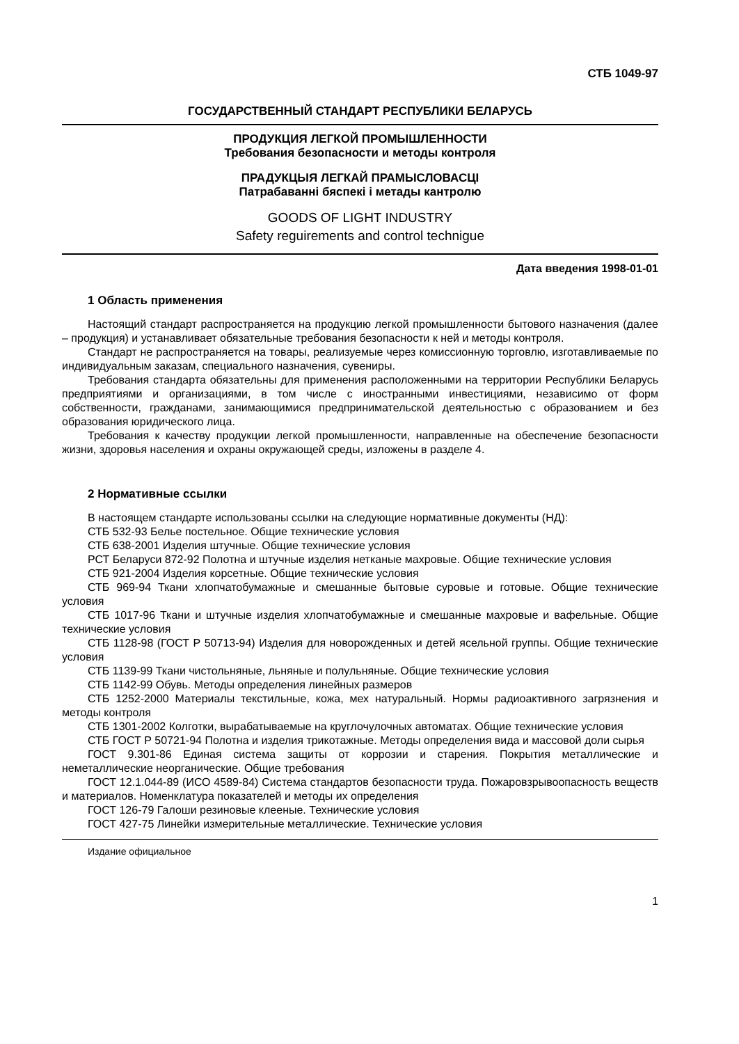СТБ 1049-97
ГОСУДАРСТВЕННЫЙ СТАНДАРТ РЕСПУБЛИКИ БЕЛАРУСЬ
ПРОДУКЦИЯ ЛЕГКОЙ ПРОМЫШЛЕННОСТИ
Требования безопасности и методы контроля
ПРАДУКЦЫЯ ЛЕГКАЙ ПРАМЫСЛОВАСЦІ
Патрабаванні бяспекі і метады кантролю
GOODS OF LIGHT INDUSTRY
Safety reguirements and control technigue
Дата введения 1998-01-01
1 Область применения
Настоящий стандарт распространяется на продукцию легкой промышленности бытового назначения (далее – продукция) и устанавливает обязательные требования безопасности к ней и методы контроля.
Стандарт не распространяется на товары, реализуемые через комиссионную торговлю, изготавливаемые по индивидуальным заказам, специального назначения, сувениры.
Требования стандарта обязательны для применения расположенными на территории Республики Беларусь предприятиями и организациями, в том числе с иностранными инвестициями, независимо от форм собственности, гражданами, занимающимися предпринимательской деятельностью с образованием и без образования юридического лица.
Требования к качеству продукции легкой промышленности, направленные на обеспечение безопасности жизни, здоровья населения и охраны окружающей среды, изложены в разделе 4.
2 Нормативные ссылки
В настоящем стандарте использованы ссылки на следующие нормативные документы (НД):
СТБ 532-93 Белье постельное. Общие технические условия
СТБ 638-2001 Изделия штучные. Общие технические условия
РСТ Беларуси 872-92 Полотна и штучные изделия нетканые махровые. Общие технические условия
СТБ 921-2004 Изделия корсетные. Общие технические условия
СТБ 969-94 Ткани хлопчатобумажные и смешанные бытовые суровые и готовые. Общие технические условия
СТБ 1017-96 Ткани и штучные изделия хлопчатобумажные и смешанные махровые и вафельные. Общие технические условия
СТБ 1128-98 (ГОСТ Р 50713-94) Изделия для новорожденных и детей ясельной группы. Общие технические условия
СТБ 1139-99 Ткани чистольняные, льняные и полульняные. Общие технические условия
СТБ 1142-99 Обувь. Методы определения линейных размеров
СТБ 1252-2000 Материалы текстильные, кожа, мех натуральный. Нормы радиоактивного загрязнения и методы контроля
СТБ 1301-2002 Колготки, вырабатываемые на круглочулочных автоматах. Общие технические условия
СТБ ГОСТ Р 50721-94 Полотна и изделия трикотажные. Методы определения вида и массовой доли сырья
ГОСТ 9.301-86 Единая система защиты от коррозии и старения. Покрытия металлические и неметаллические неорганические. Общие требования
ГОСТ 12.1.044-89 (ИСО 4589-84) Система стандартов безопасности труда. Пожаровзрывоопасность веществ и материалов. Номенклатура показателей и методы их определения
ГОСТ 126-79 Галоши резиновые клееные. Технические условия
ГОСТ 427-75 Линейки измерительные металлические. Технические условия
Издание официальное
1